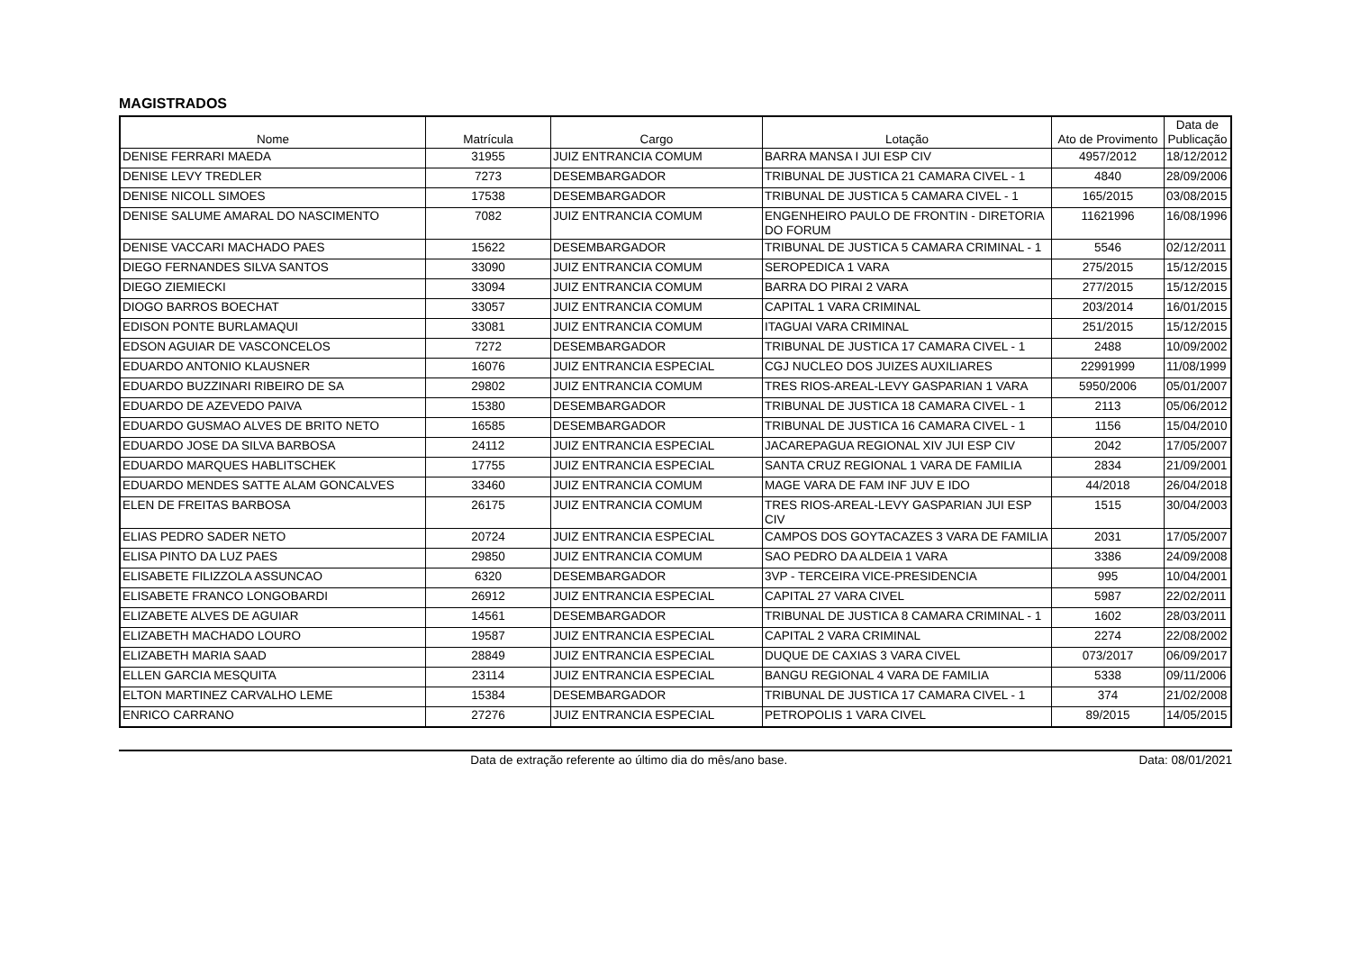MAGISTRADOS
| Nome | Matrícula | Cargo | Lotação | Ato de Provimento | Data de Publicação |
| --- | --- | --- | --- | --- | --- |
| DENISE FERRARI MAEDA | 31955 | JUIZ ENTRANCIA COMUM | BARRA MANSA I JUI ESP CIV | 4957/2012 | 18/12/2012 |
| DENISE LEVY TREDLER | 7273 | DESEMBARGADOR | TRIBUNAL DE JUSTICA 21 CAMARA CIVEL - 1 | 4840 | 28/09/2006 |
| DENISE NICOLL SIMOES | 17538 | DESEMBARGADOR | TRIBUNAL DE JUSTICA 5 CAMARA CIVEL - 1 | 165/2015 | 03/08/2015 |
| DENISE SALUME AMARAL DO NASCIMENTO | 7082 | JUIZ ENTRANCIA COMUM | ENGENHEIRO PAULO DE FRONTIN - DIRETORIA DO FORUM | 11621996 | 16/08/1996 |
| DENISE VACCARI MACHADO PAES | 15622 | DESEMBARGADOR | TRIBUNAL DE JUSTICA 5 CAMARA CRIMINAL - 1 | 5546 | 02/12/2011 |
| DIEGO FERNANDES SILVA SANTOS | 33090 | JUIZ ENTRANCIA COMUM | SEROPEDICA 1 VARA | 275/2015 | 15/12/2015 |
| DIEGO ZIEMIECKI | 33094 | JUIZ ENTRANCIA COMUM | BARRA DO PIRAI 2 VARA | 277/2015 | 15/12/2015 |
| DIOGO BARROS BOECHAT | 33057 | JUIZ ENTRANCIA COMUM | CAPITAL 1 VARA CRIMINAL | 203/2014 | 16/01/2015 |
| EDISON PONTE BURLAMAQUI | 33081 | JUIZ ENTRANCIA COMUM | ITAGUAI VARA CRIMINAL | 251/2015 | 15/12/2015 |
| EDSON AGUIAR DE VASCONCELOS | 7272 | DESEMBARGADOR | TRIBUNAL DE JUSTICA 17 CAMARA CIVEL - 1 | 2488 | 10/09/2002 |
| EDUARDO ANTONIO KLAUSNER | 16076 | JUIZ ENTRANCIA ESPECIAL | CGJ NUCLEO DOS JUIZES AUXILIARES | 22991999 | 11/08/1999 |
| EDUARDO BUZZINARI RIBEIRO DE SA | 29802 | JUIZ ENTRANCIA COMUM | TRES RIOS-AREAL-LEVY GASPARIAN 1 VARA | 5950/2006 | 05/01/2007 |
| EDUARDO DE AZEVEDO PAIVA | 15380 | DESEMBARGADOR | TRIBUNAL DE JUSTICA 18 CAMARA CIVEL - 1 | 2113 | 05/06/2012 |
| EDUARDO GUSMAO ALVES DE BRITO NETO | 16585 | DESEMBARGADOR | TRIBUNAL DE JUSTICA 16 CAMARA CIVEL - 1 | 1156 | 15/04/2010 |
| EDUARDO JOSE DA SILVA BARBOSA | 24112 | JUIZ ENTRANCIA ESPECIAL | JACAREPAGUA REGIONAL XIV JUI ESP CIV | 2042 | 17/05/2007 |
| EDUARDO MARQUES HABLITSCHEK | 17755 | JUIZ ENTRANCIA ESPECIAL | SANTA CRUZ REGIONAL 1 VARA DE FAMILIA | 2834 | 21/09/2001 |
| EDUARDO MENDES SATTE ALAM GONCALVES | 33460 | JUIZ ENTRANCIA COMUM | MAGE VARA DE FAM INF JUV E IDO | 44/2018 | 26/04/2018 |
| ELEN DE FREITAS BARBOSA | 26175 | JUIZ ENTRANCIA COMUM | TRES RIOS-AREAL-LEVY GASPARIAN JUI ESP CIV | 1515 | 30/04/2003 |
| ELIAS PEDRO SADER NETO | 20724 | JUIZ ENTRANCIA ESPECIAL | CAMPOS DOS GOYTACAZES 3 VARA DE FAMILIA | 2031 | 17/05/2007 |
| ELISA PINTO DA LUZ PAES | 29850 | JUIZ ENTRANCIA COMUM | SAO PEDRO DA ALDEIA 1 VARA | 3386 | 24/09/2008 |
| ELISABETE FILIZZOLA ASSUNCAO | 6320 | DESEMBARGADOR | 3VP - TERCEIRA VICE-PRESIDENCIA | 995 | 10/04/2001 |
| ELISABETE FRANCO LONGOBARDI | 26912 | JUIZ ENTRANCIA ESPECIAL | CAPITAL 27 VARA CIVEL | 5987 | 22/02/2011 |
| ELIZABETE ALVES DE AGUIAR | 14561 | DESEMBARGADOR | TRIBUNAL DE JUSTICA 8 CAMARA CRIMINAL - 1 | 1602 | 28/03/2011 |
| ELIZABETH MACHADO LOURO | 19587 | JUIZ ENTRANCIA ESPECIAL | CAPITAL 2 VARA CRIMINAL | 2274 | 22/08/2002 |
| ELIZABETH MARIA SAAD | 28849 | JUIZ ENTRANCIA ESPECIAL | DUQUE DE CAXIAS 3 VARA CIVEL | 073/2017 | 06/09/2017 |
| ELLEN GARCIA MESQUITA | 23114 | JUIZ ENTRANCIA ESPECIAL | BANGU REGIONAL 4 VARA DE FAMILIA | 5338 | 09/11/2006 |
| ELTON MARTINEZ CARVALHO LEME | 15384 | DESEMBARGADOR | TRIBUNAL DE JUSTICA 17 CAMARA CIVEL - 1 | 374 | 21/02/2008 |
| ENRICO CARRANO | 27276 | JUIZ ENTRANCIA ESPECIAL | PETROPOLIS 1 VARA CIVEL | 89/2015 | 14/05/2015 |
Data de extração referente ao último dia do mês/ano base. Data: 08/01/2021